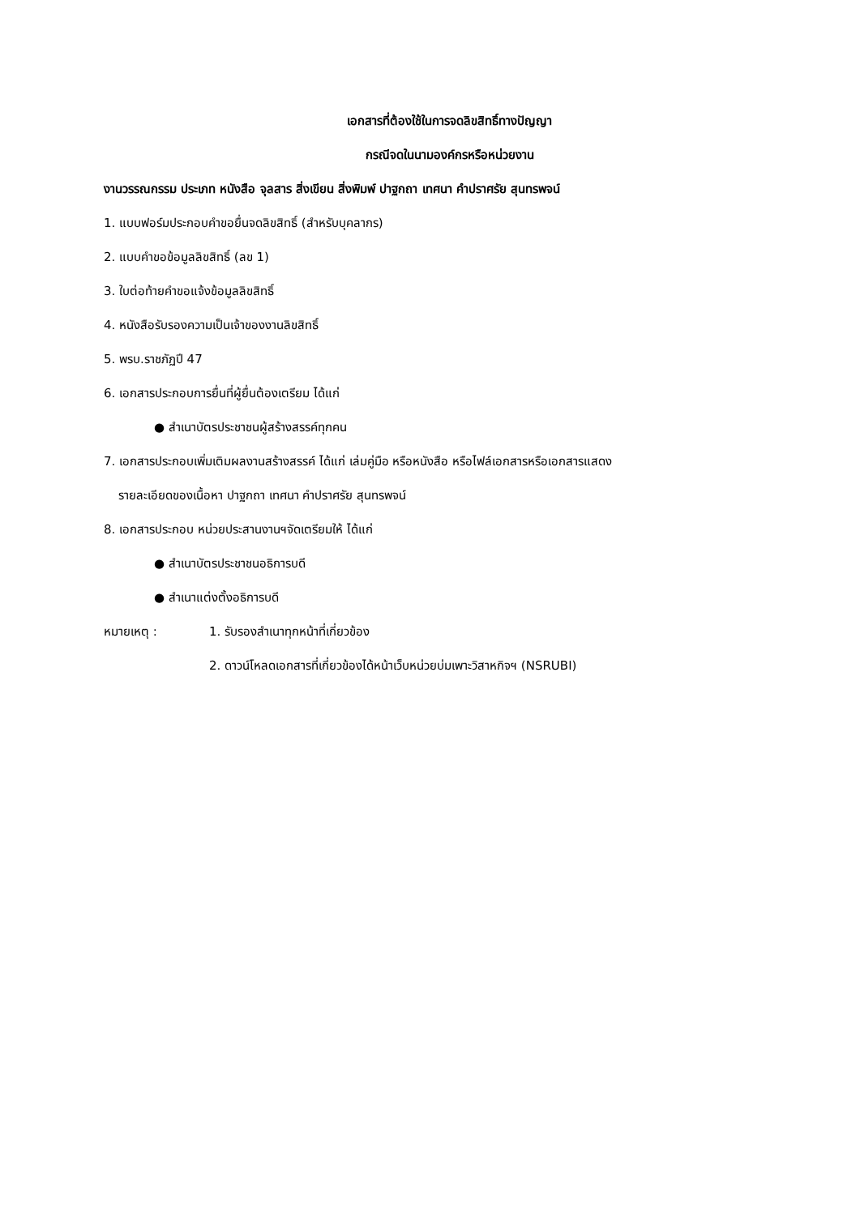เอกสารที่ต้องใช้ในการจดลิขสิทธิ์ทางปัญญา
กรณีจดในนามองค์กรหรือหน่วยงาน
งานวรรณกรรม ประเภท หนังสือ จุลสาร สิ่งเขียน สิ่งพิมพ์ ปาฐกถา เทศนา คำปราศรัย สุนทรพจน์
1. แบบฟอร์มประกอบคำขอยื่นจดลิขสิทธิ์ (สำหรับบุคลากร)
2. แบบคำขอข้อมูลลิขสิทธิ์ (ลข 1)
3. ใบต่อท้ายคำขอแจ้งข้อมูลลิขสิทธิ์
4. หนังสือรับรองความเป็นเจ้าของงานลิขสิทธิ์
5. พรบ.ราชภัฏปี 47
6. เอกสารประกอบการยื่นที่ผู้ยื่นต้องเตรียม ได้แก่
● สำเนาบัตรประชาชนผู้สร้างสรรค์ทุกคน
7. เอกสารประกอบเพิ่มเติมผลงานสร้างสรรค์ ได้แก่ เล่มคู่มือ หรือหนังสือ หรือไฟล์เอกสารหรือเอกสารแสดง
รายละเอียดของเนื้อหา ปาฐกถา เทศนา คำปราศรัย สุนทรพจน์
8. เอกสารประกอบ หน่วยประสานงานฯจัดเตรียมให้ ได้แก่
● สำเนาบัตรประชาชนอธิการบดี
● สำเนาแต่งตั้งอธิการบดี
หมายเหตุ : 1. รับรองสำเนาทุกหน้าที่เกี่ยวข้อง
2. ดาวน์โหลดเอกสารที่เกี่ยวข้องได้หน้าเว็บหน่วยบ่มเพาะวิสาหกิจฯ (NSRUBI)